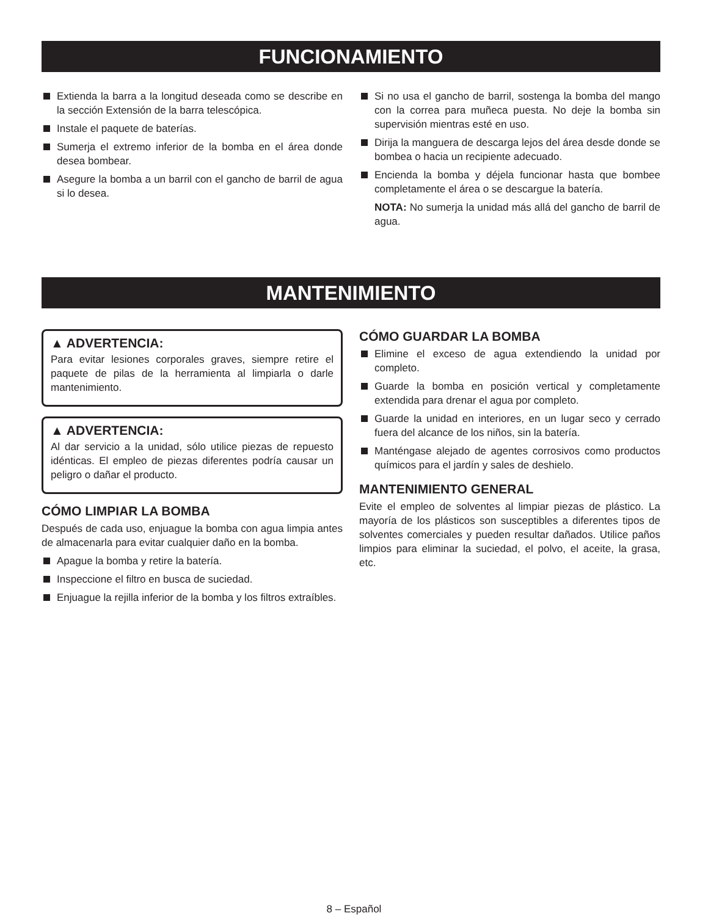FUNCIONAMIENTO
Extienda la barra a la longitud deseada como se describe en la sección Extensión de la barra telescópica.
Instale el paquete de baterías.
Sumerja el extremo inferior de la bomba en el área donde desea bombear.
Asegure la bomba a un barril con el gancho de barril de agua si lo desea.
Si no usa el gancho de barril, sostenga la bomba del mango con la correa para muñeca puesta. No deje la bomba sin supervisión mientras esté en uso.
Dirija la manguera de descarga lejos del área desde donde se bombea o hacia un recipiente adecuado.
Encienda la bomba y déjela funcionar hasta que bombee completamente el área o se descargue la batería.
NOTA: No sumerja la unidad más allá del gancho de barril de agua.
MANTENIMIENTO
▲ ADVERTENCIA:
Para evitar lesiones corporales graves, siempre retire el paquete de pilas de la herramienta al limpiarla o darle mantenimiento.
▲ ADVERTENCIA:
Al dar servicio a la unidad, sólo utilice piezas de repuesto idénticas. El empleo de piezas diferentes podría causar un peligro o dañar el producto.
CÓMO LIMPIAR LA BOMBA
Después de cada uso, enjuague la bomba con agua limpia antes de almacenarla para evitar cualquier daño en la bomba.
Apague la bomba y retire la batería.
Inspeccione el filtro en busca de suciedad.
Enjuague la rejilla inferior de la bomba y los filtros extraíbles.
CÓMO GUARDAR LA BOMBA
Elimine el exceso de agua extendiendo la unidad por completo.
Guarde la bomba en posición vertical y completamente extendida para drenar el agua por completo.
Guarde la unidad en interiores, en un lugar seco y cerrado fuera del alcance de los niños, sin la batería.
Manténgase alejado de agentes corrosivos como productos químicos para el jardín y sales de deshielo.
MANTENIMIENTO GENERAL
Evite el empleo de solventes al limpiar piezas de plástico. La mayoría de los plásticos son susceptibles a diferentes tipos de solventes comerciales y pueden resultar dañados. Utilice paños limpios para eliminar la suciedad, el polvo, el aceite, la grasa, etc.
8 – Español